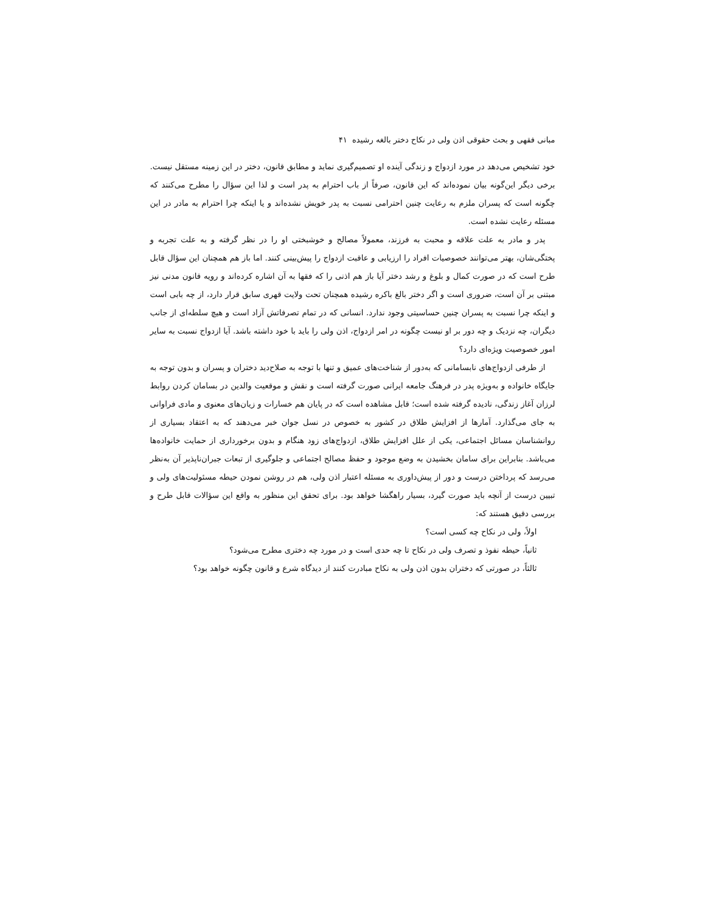مبانی فقهی و بحث حقوقی اذن ولی در نکاح دختر بالغه رشیده ۴۱
خود تشخیص می‌دهد در مورد ازدواج و زندگی آینده او تصمیم‌گیری نماید و مطابق قانون، دختر در این زمینه مستقل نیست. برخی دیگر این‌گونه بیان نموده‌اند که این قانون، صرفاً از باب احترام به پدر است و لذا این سؤال را مطرح می‌کنند که چگونه است که پسران ملزم به رعایت چنین احترامی نسبت به پدر خویش نشده‌اند و یا اینکه چرا احترام به مادر در این مسئله رعایت نشده است.
پدر و مادر به علت علاقه و محبت به فرزند، معمولاً مصالح و خوشبختی او را در نظر گرفته و به علت تجربه و پختگی‌شان، بهتر می‌توانند خصوصیات افراد را ارزیابی و عاقبت ازدواج را پیش‌بینی کنند. اما باز هم همچنان این سؤال قابل طرح است که در صورت کمال و بلوغ و رشد دختر آیا باز هم اذنی را که فقها به آن اشاره کرده‌اند و رویه قانون مدنی نیز مبتنی بر آن است، ضروری است و اگر دختر بالغ باکره رشیده همچنان تحت ولایت قهری سابق قرار دارد، از چه بابی است و اینکه چرا نسبت به پسران چنین حساسیتی وجود ندارد. انسانی که در تمام تصرفاتش آزاد است و هیچ سلطه‌ای از جانب دیگران، چه نزدیک و چه دور بر او نیست چگونه در امر ازدواج، اذن ولی را باید با خود داشته باشد. آیا ازدواج نسبت به سایر امور خصوصیت ویژه‌ای دارد؟
از طرفی ازدواج‌های نابسامانی که به‌دور از شناخت‌های عمیق و تنها با توجه به صلاح‌دید دختران و پسران و بدون توجه به جایگاه خانواده و به‌ویژه پدر در فرهنگ جامعه ایرانی صورت گرفته است و نقش و موقعیت والدین در بسامان کردن روابط لرزان آغاز زندگی، نادیده گرفته شده است؛ قابل مشاهده است که در پایان هم خسارات و زیان‌های معنوی و مادی فراوانی به جای می‌گذارد. آمارها از افزایش طلاق در کشور به خصوص در نسل جوان خبر می‌دهند که به اعتقاد بسیاری از روانشناسان مسائل اجتماعی، یکی از علل افزایش طلاق، ازدواج‌های زود هنگام و بدون برخورداری از حمایت خانواده‌ها می‌باشد. بنابراین برای سامان بخشیدن به وضع موجود و حفظ مصالح اجتماعی و جلوگیری از تبعات جبران‌ناپذیر آن به‌نظر می‌رسد که پرداختن درست و دور از پیش‌داوری به مسئله اعتبار اذن ولی، هم در روشن نمودن حیطه مسئولیت‌های ولی و تبیین درست از آنچه باید صورت گیرد، بسیار راهگشا خواهد بود. برای تحقق این منظور به واقع این سؤالات قابل طرح و بررسی دقیق هستند که:
اولاً، ولی در نکاح چه کسی است؟
ثانیاً، حیطه نفوذ و تصرف ولی در نکاح تا چه حدی است و در مورد چه دختری مطرح می‌شود؟
ثالثاً، در صورتی که دختران بدون اذن ولی به نکاح مبادرت کنند از دیدگاه شرع و قانون چگونه خواهد بود؟